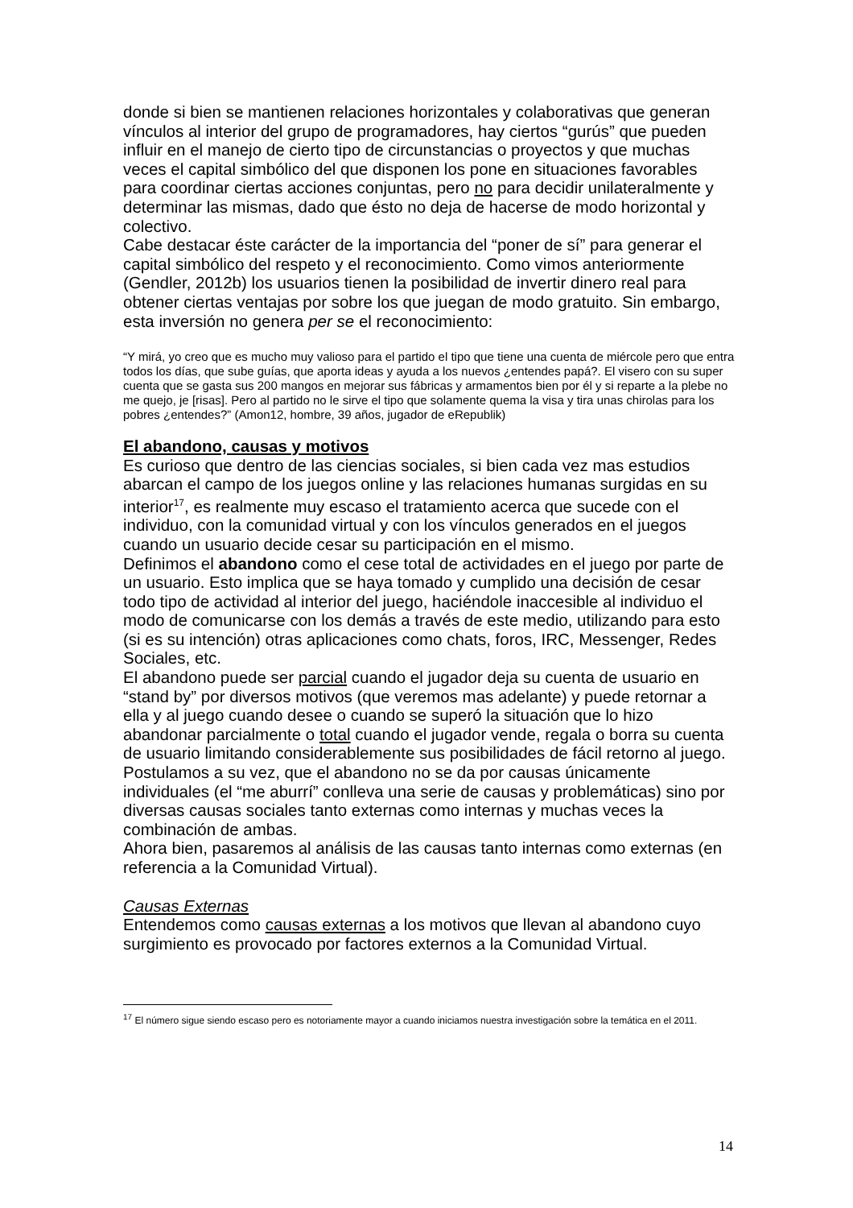donde si bien se mantienen relaciones horizontales y colaborativas que generan vínculos al interior del grupo de programadores, hay ciertos “gurús” que pueden influir en el manejo de cierto tipo de circunstancias o proyectos y que muchas veces el capital simbólico del que disponen los pone en situaciones favorables para coordinar ciertas acciones conjuntas, pero no para decidir unilateralmente y determinar las mismas, dado que ésto no deja de hacerse de modo horizontal y colectivo.
Cabe destacar éste carácter de la importancia del “poner de sí” para generar el capital simbólico del respeto y el reconocimiento. Como vimos anteriormente (Gendler, 2012b) los usuarios tienen la posibilidad de invertir dinero real para obtener ciertas ventajas por sobre los que juegan de modo gratuito. Sin embargo, esta inversión no genera per se el reconocimiento:
“Y mirá, yo creo que es mucho muy valioso para el partido el tipo que tiene una cuenta de miércole pero que entra todos los días, que sube guías, que aporta ideas y ayuda a los nuevos ¿entendes papá?. El visero con su super cuenta que se gasta sus 200 mangos en mejorar sus fábricas y armamentos bien por él y si reparte a la plebe no me quejo, je [risas]. Pero al partido no le sirve el tipo que solamente quema la visa y tira unas chirolas para los pobres ¿entendes?” (Amon12, hombre, 39 años, jugador de eRepublik)
El abandono, causas y motivos
Es curioso que dentro de las ciencias sociales, si bien cada vez mas estudios abarcan el campo de los juegos online y las relaciones humanas surgidas en su interior<sup>17</sup>, es realmente muy escaso el tratamiento acerca que sucede con el individuo, con la comunidad virtual y con los vínculos generados en el juegos cuando un usuario decide cesar su participación en el mismo.
Definimos el abandono como el cese total de actividades en el juego por parte de un usuario. Esto implica que se haya tomado y cumplido una decisión de cesar todo tipo de actividad al interior del juego, haciéndole inaccesible al individuo el modo de comunicarse con los demás a través de este medio, utilizando para esto (si es su intención) otras aplicaciones como chats, foros, IRC, Messenger, Redes Sociales, etc.
El abandono puede ser parcial cuando el jugador deja su cuenta de usuario en “stand by” por diversos motivos (que veremos mas adelante) y puede retornar a ella y al juego cuando desee o cuando se superó la situación que lo hizo abandonar parcialmente o total cuando el jugador vende, regala o borra su cuenta de usuario limitando considerablemente sus posibilidades de fácil retorno al juego.
Postulamos a su vez, que el abandono no se da por causas únicamente individuales (el “me aburrí” conlleva una serie de causas y problemáticas) sino por diversas causas sociales tanto externas como internas y muchas veces la combinación de ambas.
Ahora bien, pasaremos al análisis de las causas tanto internas como externas (en referencia a la Comunidad Virtual).
Causas Externas
Entendemos como causas externas a los motivos que llevan al abandono cuyo surgimiento es provocado por factores externos a la Comunidad Virtual.
<sup>17</sup> El número sigue siendo escaso pero es notoriamente mayor a cuando iniciamos nuestra investigación sobre la temática en el 2011.
14